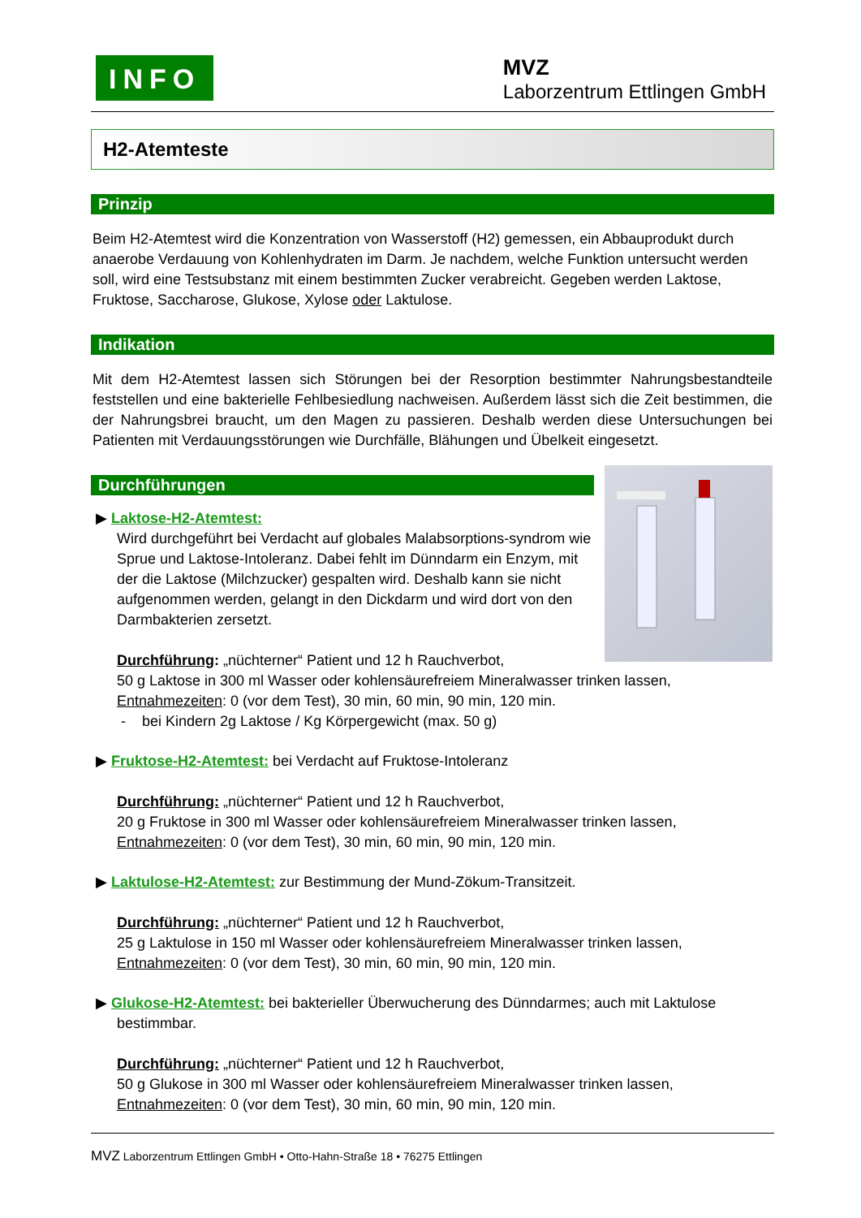INFO
MVZ
Laborzentrum Ettlingen GmbH
H2-Atemteste
Prinzip
Beim H2-Atemtest wird die Konzentration von Wasserstoff (H2) gemessen, ein Abbauprodukt durch anaerobe Verdauung von Kohlenhydraten im Darm. Je nachdem, welche Funktion untersucht werden soll, wird eine Testsubstanz mit einem bestimmten Zucker verabreicht. Gegeben werden Laktose, Fruktose, Saccharose, Glukose, Xylose oder Laktulose.
Indikation
Mit dem H2-Atemtest lassen sich Störungen bei der Resorption bestimmter Nahrungsbestandteile feststellen und eine bakterielle Fehlbesiedlung nachweisen. Außerdem lässt sich die Zeit bestimmen, die der Nahrungsbrei braucht, um den Magen zu passieren. Deshalb werden diese Untersuchungen bei Patienten mit Verdauungsstörungen wie Durchfälle, Blähungen und Übelkeit eingesetzt.
Durchführungen
▶ Laktose-H2-Atemtest:
Wird durchgeführt bei Verdacht auf globales Malabsorptions-syndrom wie Sprue und Laktose-Intoleranz. Dabei fehlt im Dünndarm ein Enzym, mit der die Laktose (Milchzucker) gespalten wird. Deshalb kann sie nicht aufgenommen werden, gelangt in den Dickdarm und wird dort von den Darmbakterien zersetzt.
Durchführung: „nüchterner“ Patient und 12 h Rauchverbot,
50 g Laktose in 300 ml Wasser oder kohlensäurefreiem Mineralwasser trinken lassen,
Entnahmezeiten: 0 (vor dem Test), 30 min, 60 min, 90 min, 120 min.
- bei Kindern 2g Laktose / Kg Körpergewicht (max. 50 g)
▶ Fruktose-H2-Atemtest: bei Verdacht auf Fruktose-Intoleranz
Durchführung: „nüchterner“ Patient und 12 h Rauchverbot,
20 g Fruktose in 300 ml Wasser oder kohlensäurefreiem Mineralwasser trinken lassen,
Entnahmezeiten: 0 (vor dem Test), 30 min, 60 min, 90 min, 120 min.
▶ Laktulose-H2-Atemtest: zur Bestimmung der Mund-Zökum-Transitzeit.
Durchführung: „nüchterner“ Patient und 12 h Rauchverbot,
25 g Laktulose in 150 ml Wasser oder kohlensäurefreiem Mineralwasser trinken lassen,
Entnahmezeiten: 0 (vor dem Test), 30 min, 60 min, 90 min, 120 min.
▶ Glukose-H2-Atemtest: bei bakterieller Überwucherung des Dünndarmes; auch mit Laktulose
bestimmbar.
Durchführung: „nüchterner“ Patient und 12 h Rauchverbot,
50 g Glukose in 300 ml Wasser oder kohlensäurefreiem Mineralwasser trinken lassen,
Entnahmezeiten: 0 (vor dem Test), 30 min, 60 min, 90 min, 120 min.
MVZ Laborzentrum Ettlingen GmbH • Otto-Hahn-Straße 18 • 76275 Ettlingen